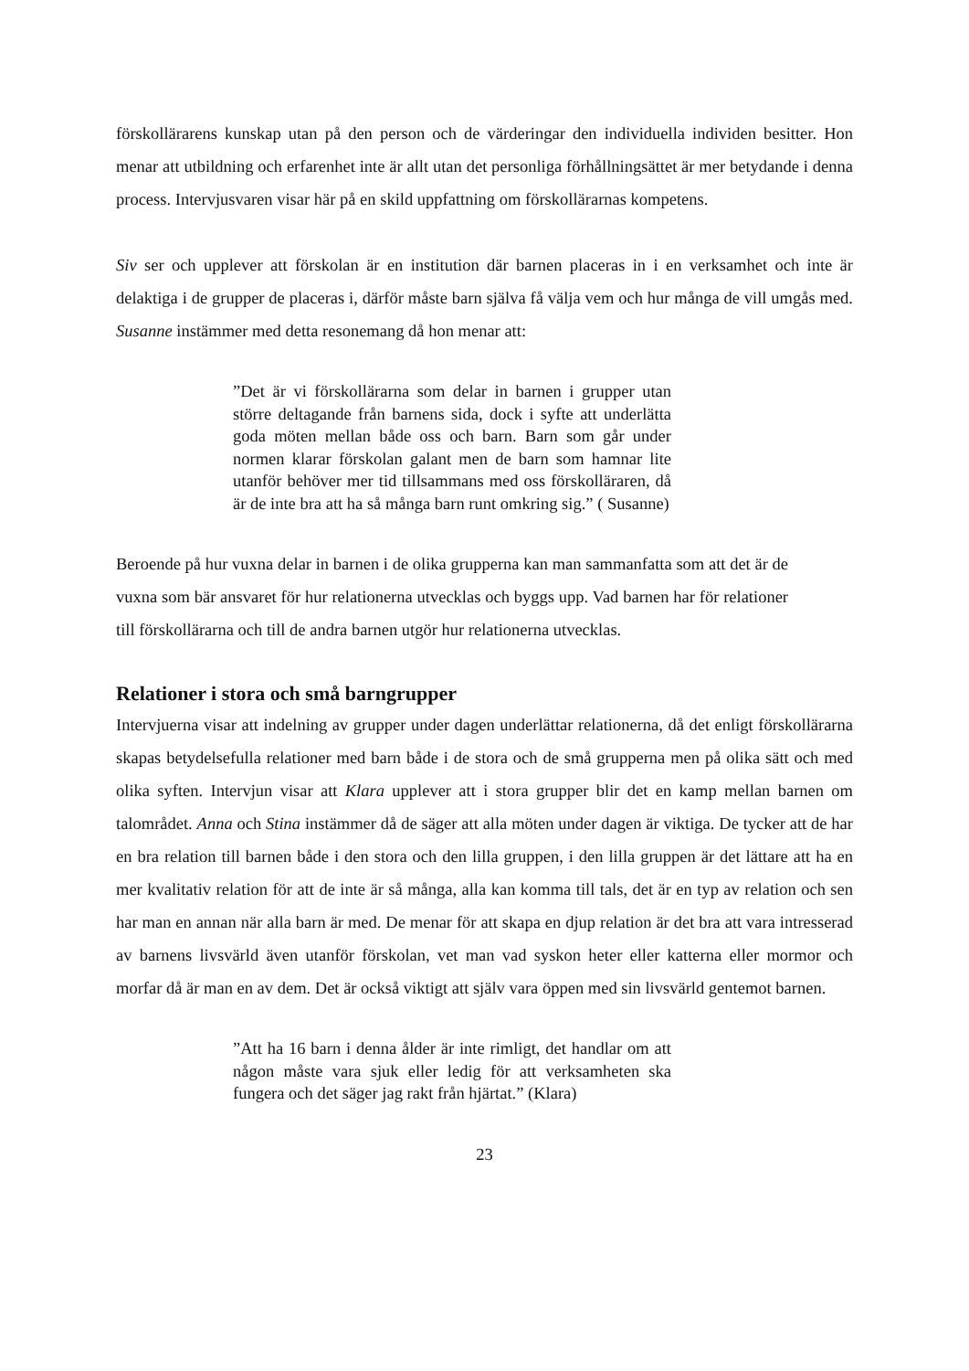förskollärarens kunskap utan på den person och de värderingar den individuella individen besitter. Hon menar att utbildning och erfarenhet inte är allt utan det personliga förhållningsättet är mer betydande i denna process. Intervjusvaren visar här på en skild uppfattning om förskollärarnas kompetens.
Siv ser och upplever att förskolan är en institution där barnen placeras in i en verksamhet och inte är delaktiga i de grupper de placeras i, därför måste barn själva få välja vem och hur många de vill umgås med. Susanne instämmer med detta resonemang då hon menar att:
”Det är vi förskollärarna som delar in barnen i grupper utan större deltagande från barnens sida, dock i syfte att underlätta goda möten mellan både oss och barn. Barn som går under normen klarar förskolan galant men de barn som hamnar lite utanför behöver mer tid tillsammans med oss förskolläraren, då är de inte bra att ha så många barn runt omkring sig.” ( Susanne)
Beroende på hur vuxna delar in barnen i de olika grupperna kan man sammanfatta som att det är de vuxna som bär ansvaret för hur relationerna utvecklas och byggs upp. Vad barnen har för relationer till förskollärarna och till de andra barnen utgör hur relationerna utvecklas.
Relationer i stora och små barngrupper
Intervjuerna visar att indelning av grupper under dagen underlättar relationerna, då det enligt förskollärarna skapas betydelsefulla relationer med barn både i de stora och de små grupperna men på olika sätt och med olika syften. Intervjun visar att Klara upplever att i stora grupper blir det en kamp mellan barnen om talområdet. Anna och Stina instämmer då de säger att alla möten under dagen är viktiga. De tycker att de har en bra relation till barnen både i den stora och den lilla gruppen, i den lilla gruppen är det lättare att ha en mer kvalitativ relation för att de inte är så många, alla kan komma till tals, det är en typ av relation och sen har man en annan när alla barn är med. De menar för att skapa en djup relation är det bra att vara intresserad av barnens livsvärld även utanför förskolan, vet man vad syskon heter eller katterna eller mormor och morfar då är man en av dem. Det är också viktigt att själv vara öppen med sin livsvärld gentemot barnen.
”Att ha 16 barn i denna ålder är inte rimligt, det handlar om att någon måste vara sjuk eller ledig för att verksamheten ska fungera och det säger jag rakt från hjärtat.” (Klara)
23